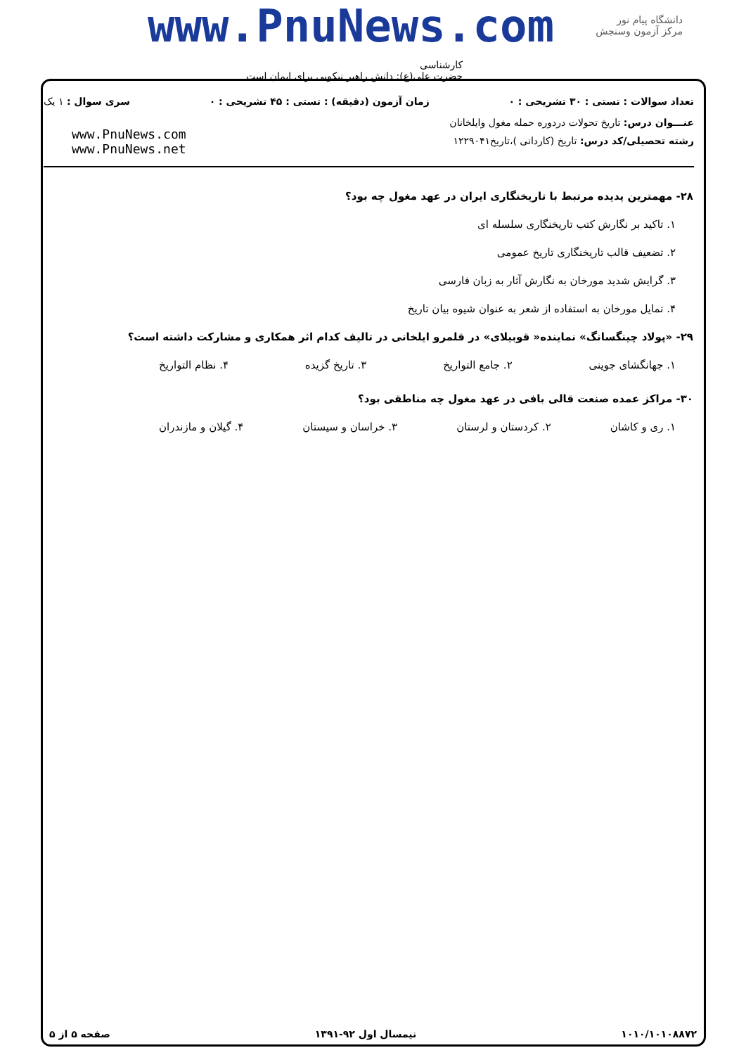www.PnuNews.com
دانشگاه پیام نور
مرکز آزمون وسنجش
کارشناسی
حضرت علی(ع): دانش راهبر نیکویی برای ایمان است
تعداد سوالات : تستی : ۳۰ تشریحی : ۰ زمان آزمون (دقیقه) : تستی : ۴۵ تشریحی : ۰ سری سوال : ۱ یک
عنـــوان درس: تاریخ تحولات دردوره حمله مغول وایلخانان
رشته تحصیلی/کد درس: تاریخ (کاردانی )،تاریخ۱۲۲۹۰۴۱
www.PnuNews.com
www.PnuNews.net
۲۸- مهمترین پدیده مرتبط با تاریخنگاری ایران در عهد مغول چه بود؟
۱. تاکید بر نگارش کتب تاریخنگاری سلسله ای
۲. تضعیف قالب تاریخنگاری تاریخ عمومی
۳. گرایش شدید مورخان به نگارش آثار به زبان فارسی
۴. تمایل مورخان به استفاده از شعر به عنوان شیوه بیان تاریخ
۲۹- «پولاد چینگسانگ» نماینده« قوبیلای» در قلمرو ایلخانی در تالیف کدام اثر همکاری و مشارکت داشته است؟
۱. جهانگشای جوینی ۲. جامع التواریخ ۳. تاریخ گزیده ۴. نظام التواریخ
۳۰- مراکز عمده صنعت قالی بافی در عهد مغول چه مناطقی بود؟
۱. ری و کاشان ۲. کردستان و لرستان ۳. خراسان و سیستان ۴. گیلان و مازندران
۱۰۱۰/۱۰۱۰۸۸۷۲ نیمسال اول ۹۲-۱۳۹۱ صفحه ۵ از ۵